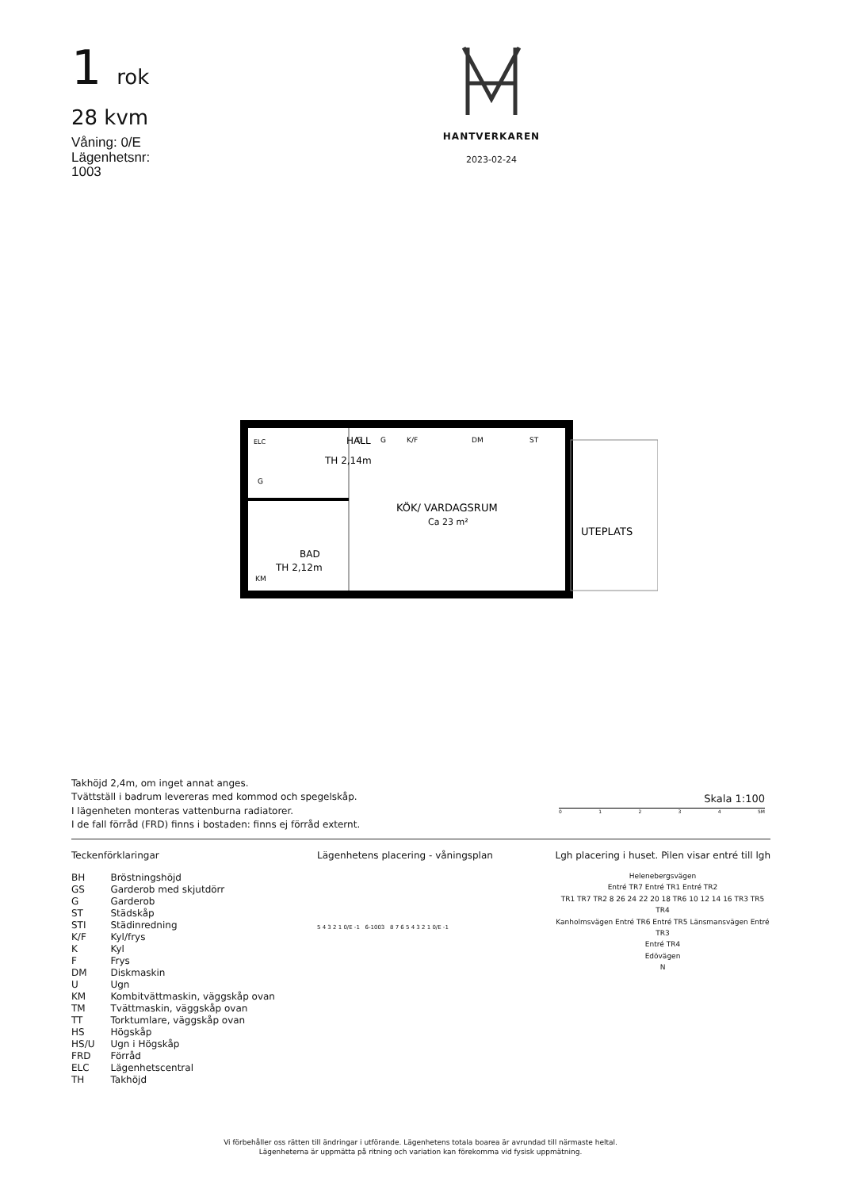1 rok
28 kvm
Våning: 0/E
Lägenhetsnr:
1003
HANTVERKAREN
2023-02-24
HALL
TH 2,14m
KÖK/ VARDAGSRUM
Ca 23 m²
UTEPLATS
BAD
TH 2,12m
G
G
K/F
DM
ST
G
KM
ELC
Takhöjd 2,4m, om inget annat anges.
Tvättställ i badrum levereras med kommod och spegelskåp.
I lägenheten monteras vattenburna radiatorer.
I de fall förråd (FRD) finns i bostaden: finns ej förråd externt.
Skala 1:100
0 1 2 3 4 5M
Teckenförklaringar
| BH | Bröstningshöjd |
| GS | Garderob med skjutdörr |
| G | Garderob |
| ST | Städskåp |
| STI | Städinredning |
| K/F | Kyl/frys |
| K | Kyl |
| F | Frys |
| DM | Diskmaskin |
| U | Ugn |
| KM | Kombitvättmaskin, väggskåp ovan |
| TM | Tvättmaskin, väggskåp ovan |
| TT | Torktumlare, väggskåp ovan |
| HS | Högskåp |
| HS/U | Ugn i Högskåp |
| FRD | Förråd |
| ELC | Lägenhetscentral |
| TH | Takhöjd |
Lägenhetens placering - våningsplan
5 4 3 2 1 0/E -1 6-1003 8 7 6 5 4 3 2 1 0/E -1
Lgh placering i huset. Pilen visar entré till lgh
Helenebergsvägen
Entré TR7 Entré TR1 Entré TR2
TR1 TR7 TR2 8 26 24 22 20 18 TR6 10 12 14 16 TR3 TR5 TR4
Kanholmsvägen Entré TR6 Entré TR5 Länsmansvägen Entré TR3
Entré TR4
Edövägen
N
Vi förbehåller oss rätten till ändringar i utförande. Lägenhetens totala boarea är avrundad till närmaste heltal.
Lägenheterna är uppmätta på ritning och variation kan förekomma vid fysisk uppmätning.